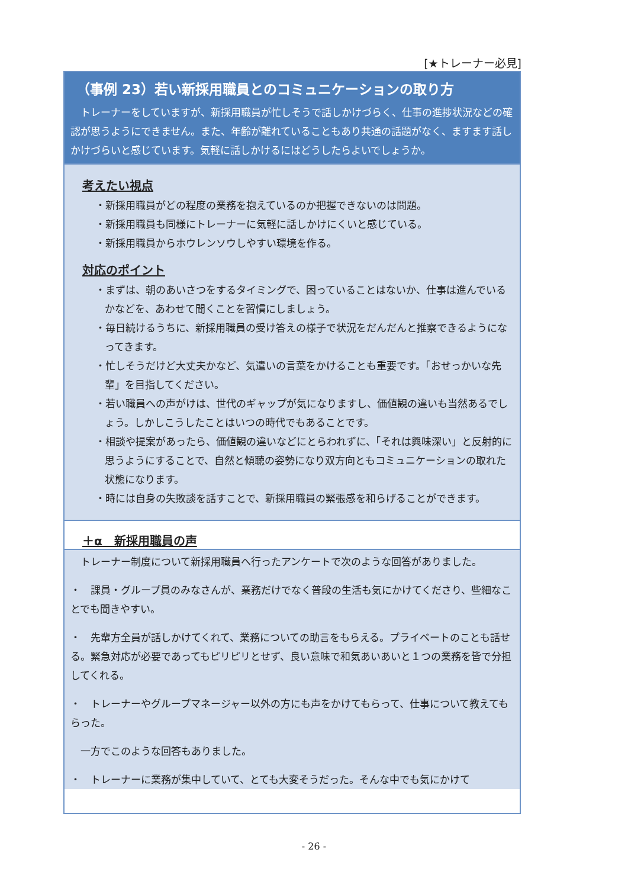[★トレーナー必見]
（事例 23）若い新採用職員とのコミュニケーションの取り方
トレーナーをしていますが、新採用職員が忙しそうで話しかけづらく、仕事の進捗状況などの確認が思うようにできません。また、年齢が離れていることもあり共通の話題がなく、ますます話しかけづらいと感じています。気軽に話しかけるにはどうしたらよいでしょうか。
考えたい視点
・新採用職員がどの程度の業務を抱えているのか把握できないのは問題。
・新採用職員も同様にトレーナーに気軽に話しかけにくいと感じている。
・新採用職員からホウレンソウしやすい環境を作る。
対応のポイント
・まずは、朝のあいさつをするタイミングで、困っていることはないか、仕事は進んでいるかなどを、あわせて聞くことを習慣にしましょう。
・毎日続けるうちに、新採用職員の受け答えの様子で状況をだんだんと推察できるようになってきます。
・忙しそうだけど大丈夫かなど、気遣いの言葉をかけることも重要です。「おせっかいな先輩」を目指してください。
・若い職員への声がけは、世代のギャップが気になりますし、価値観の違いも当然あるでしょう。しかしこうしたことはいつの時代でもあることです。
・相談や提案があったら、価値観の違いなどにとらわれずに、「それは興味深い」と反射的に思うようにすることで、自然と傾聴の姿勢になり双方向ともコミュニケーションの取れた状態になります。
・時には自身の失敗談を話すことで、新採用職員の緊張感を和らげることができます。
＋α　新採用職員の声
　トレーナー制度について新採用職員へ行ったアンケートで次のような回答がありました。
・　課員・グループ員のみなさんが、業務だけでなく普段の生活も気にかけてくださり、些細なことでも聞きやすい。
・　先輩方全員が話しかけてくれて、業務についての助言をもらえる。プライベートのことも話せる。緊急対応が必要であってもピリピリとせず、良い意味で和気あいあいと１つの業務を皆で分担してくれる。
・　トレーナーやグループマネージャー以外の方にも声をかけてもらって、仕事について教えてもらった。
　一方でこのような回答もありました。
・　トレーナーに業務が集中していて、とても大変そうだった。そんな中でも気にかけて
- 26 -